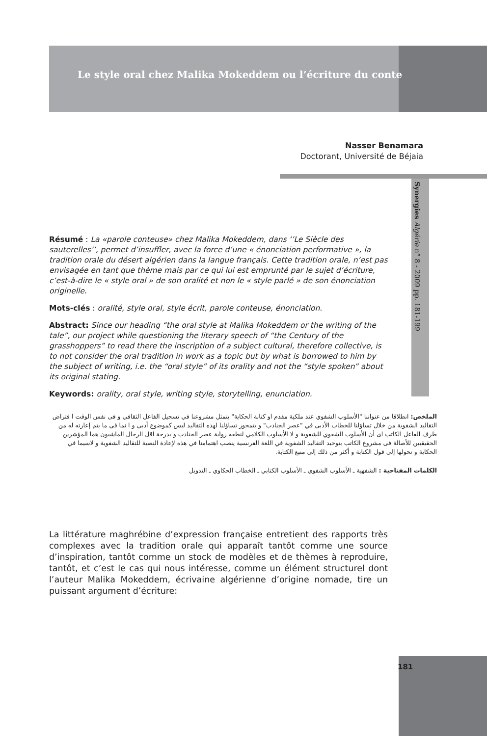Le style oral chez Malika Mokeddem ou l’écriture du conte
Nasser Benamara
Doctorant, Université de Béjaia
Synergies Algérie n° 8 - 2009 pp. 181-199
Résumé : La «parole conteuse» chez Malika Mokeddem, dans ‘’Le Siècle des sauterelles’’, permet d’insuffler, avec la force d’une « énonciation performative », la tradition orale du désert algérien dans la langue français. Cette tradition orale, n’est pas envisagée en tant que thème mais par ce qui lui est emprunté par le sujet d’écriture, c’est-à-dire le « style oral » de son oralité et non le « style parlé » de son énonciation originelle.
Mots-clés : oralité, style oral, style écrit, parole conteuse, énonciation.
Abstract: Since our heading “the oral style at Malika Mokeddem or the writing of the tale”, our project while questioning the literary speech of “the Century of the grasshoppers” to read there the inscription of a subject cultural, therefore collective, is to not consider the oral tradition in work as a topic but by what is borrowed to him by the subject of writing, i.e. the “oral style” of its orality and not the “style spoken” about its original stating.
Keywords: orality, oral style, writing style, storytelling, enunciation.
الملخص: انطلاقا من عنواننا "الأسلوب الشفوي عند ملكية مقدم او كتابة الحكاية" يتمثل مشروعنا في تسجيل الفاعل الثقافي و فى نفس الوقت ا فتراض التقاليد الشفوية من خلال تساؤلنا للخطاب الأدبى في "عصر الجنادب" و يتمحور تساؤلنا لهذه التقاليد ليس كموضوع أدبى و ا نما فى ما يتم إعارته له من طرف الفاعل الكاتب اى أن الأسلوب الشفوي للشفوية و لا الأسلوب الكلامي لنطقه رواية عصر الجنادب و بدرجة اقل الرجال الماشيون هما المؤشرين الحقيقيين للأصالة فى مشروع الكاتب بتوحيد التقاليد الشفوية في اللغة الفرنسية ينصب اهتمامنا في هذه لإعادة النصية للتقاليد الشفوية و لاسيما في الحكاية و تحولها إلى قول الكتابة و أكثر من ذلك إلى منبع الكتابة.
الكلمات المفتاحية : الشفهية ـ الأسلوب الشفوي ـ الأسلوب الكتابي ـ الخطاب الحكاوي ـ التدويل
La littérature maghrébine d’expression française entretient des rapports très complexes avec la tradition orale qui apparaît tantôt comme une source d’inspiration, tantôt comme un stock de modèles et de thèmes à reproduire, tantôt, et c’est le cas qui nous intéresse, comme un élément structurel dont l’auteur Malika Mokeddem, écrivaine algérienne d’origine nomade, tire un puissant argument d’écriture:
181